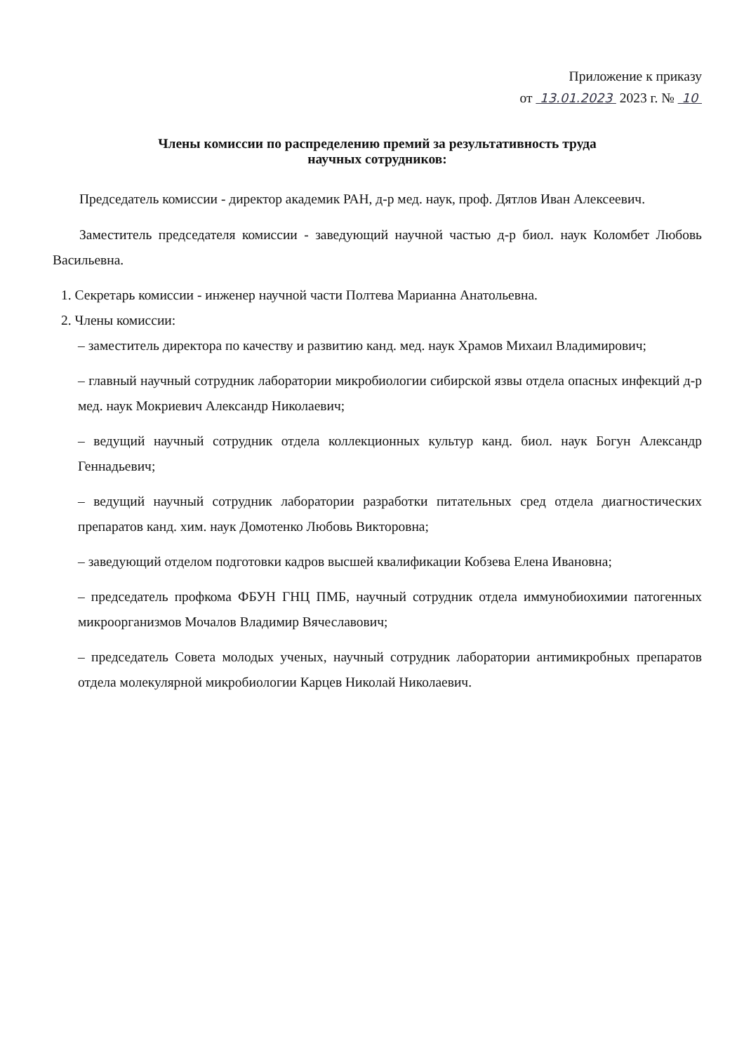Приложение к приказу
от 13.01.2023 2023 г. № 10
Члены комиссии по распределению премий за результативность труда
научных сотрудников:
Председатель комиссии - директор академик РАН, д-р мед. наук, проф. Дятлов Иван Алексеевич.
Заместитель председателя комиссии - заведующий научной частью д-р биол. наук Коломбет Любовь Васильевна.
1. Секретарь комиссии - инженер научной части Полтева Марианна Анатольевна.
2. Члены комиссии:
– заместитель директора по качеству и развитию канд. мед. наук Храмов Михаил Владимирович;
– главный научный сотрудник лаборатории микробиологии сибирской язвы отдела опасных инфекций д-р мед. наук Мокриевич Александр Николаевич;
– ведущий научный сотрудник отдела коллекционных культур канд. биол. наук Богун Александр Геннадьевич;
– ведущий научный сотрудник лаборатории разработки питательных сред отдела диагностических препаратов канд. хим. наук Домотенко Любовь Викторовна;
– заведующий отделом подготовки кадров высшей квалификации Кобзева Елена Ивановна;
– председатель профкома ФБУН ГНЦ ПМБ, научный сотрудник отдела иммунобиохимии патогенных микроорганизмов Мочалов Владимир Вячеславович;
– председатель Совета молодых ученых, научный сотрудник лаборатории антимикробных препаратов отдела молекулярной микробиологии Карцев Николай Николаевич.